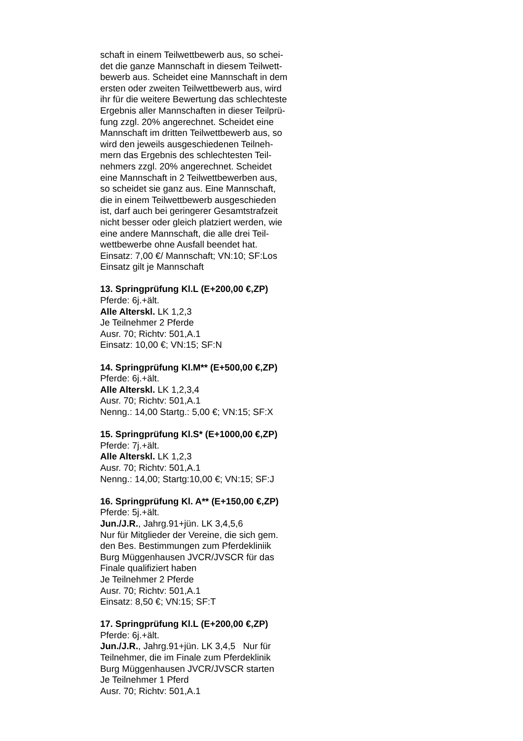schaft in einem Teilwettbewerb aus, so schei-
det die ganze Mannschaft in diesem Teilwett-
bewerb aus. Scheidet eine Mannschaft in dem
ersten oder zweiten Teilwettbewerb aus, wird
ihr für die weitere Bewertung das schlechteste
Ergebnis aller Mannschaften in dieser Teilprü-
fung zzgl. 20% angerechnet. Scheidet eine
Mannschaft im dritten Teilwettbewerb aus, so
wird den jeweils ausgeschiedenen Teilneh-
mern das Ergebnis des schlechtesten Teil-
nehmers zzgl. 20% angerechnet. Scheidet
eine Mannschaft in 2 Teilwettbewerben aus,
so scheidet sie ganz aus. Eine Mannschaft,
die in einem Teilwettbewerb ausgeschieden
ist, darf auch bei geringerer Gesamtstrafzeit
nicht besser oder gleich platziert werden, wie
eine andere Mannschaft, die alle drei Teil-
wettbewerbe ohne Ausfall beendet hat.
Einsatz: 7,00 €/ Mannschaft; VN:10; SF:Los
Einsatz gilt je Mannschaft
13. Springprüfung Kl.L (E+200,00 €,ZP)
Pferde: 6j.+ält.
Alle Alterskl. LK 1,2,3
Je Teilnehmer 2 Pferde
Ausr. 70; Richtv: 501,A.1
Einsatz: 10,00 €; VN:15; SF:N
14. Springprüfung Kl.M** (E+500,00 €,ZP)
Pferde: 6j.+ält.
Alle Alterskl. LK 1,2,3,4
Ausr. 70; Richtv: 501,A.1
Nenng.: 14,00 Startg.: 5,00 €; VN:15; SF:X
15. Springprüfung Kl.S* (E+1000,00 €,ZP)
Pferde: 7j.+ält.
Alle Alterskl. LK 1,2,3
Ausr. 70; Richtv: 501,A.1
Nenng.: 14,00; Startg:10,00 €; VN:15; SF:J
16. Springprüfung Kl. A** (E+150,00 €,ZP)
Pferde: 5j.+ält.
Jun./J.R., Jahrg.91+jün. LK 3,4,5,6
Nur für Mitglieder der Vereine, die sich gem.
den Bes. Bestimmungen zum Pferdekliniik
Burg Müggenhausen JVCR/JVSCR für das
Finale qualifiziert haben
Je Teilnehmer 2 Pferde
Ausr. 70; Richtv: 501,A.1
Einsatz: 8,50 €; VN:15; SF:T
17. Springprüfung Kl.L (E+200,00 €,ZP)
Pferde: 6j.+ält.
Jun./J.R., Jahrg.91+jün. LK 3,4,5 Nur für
Teilnehmer, die im Finale zum Pferdeklinik
Burg Müggenhausen JVCR/JVSCR starten
Je Teilnehmer 1 Pferd
Ausr. 70; Richtv: 501,A.1